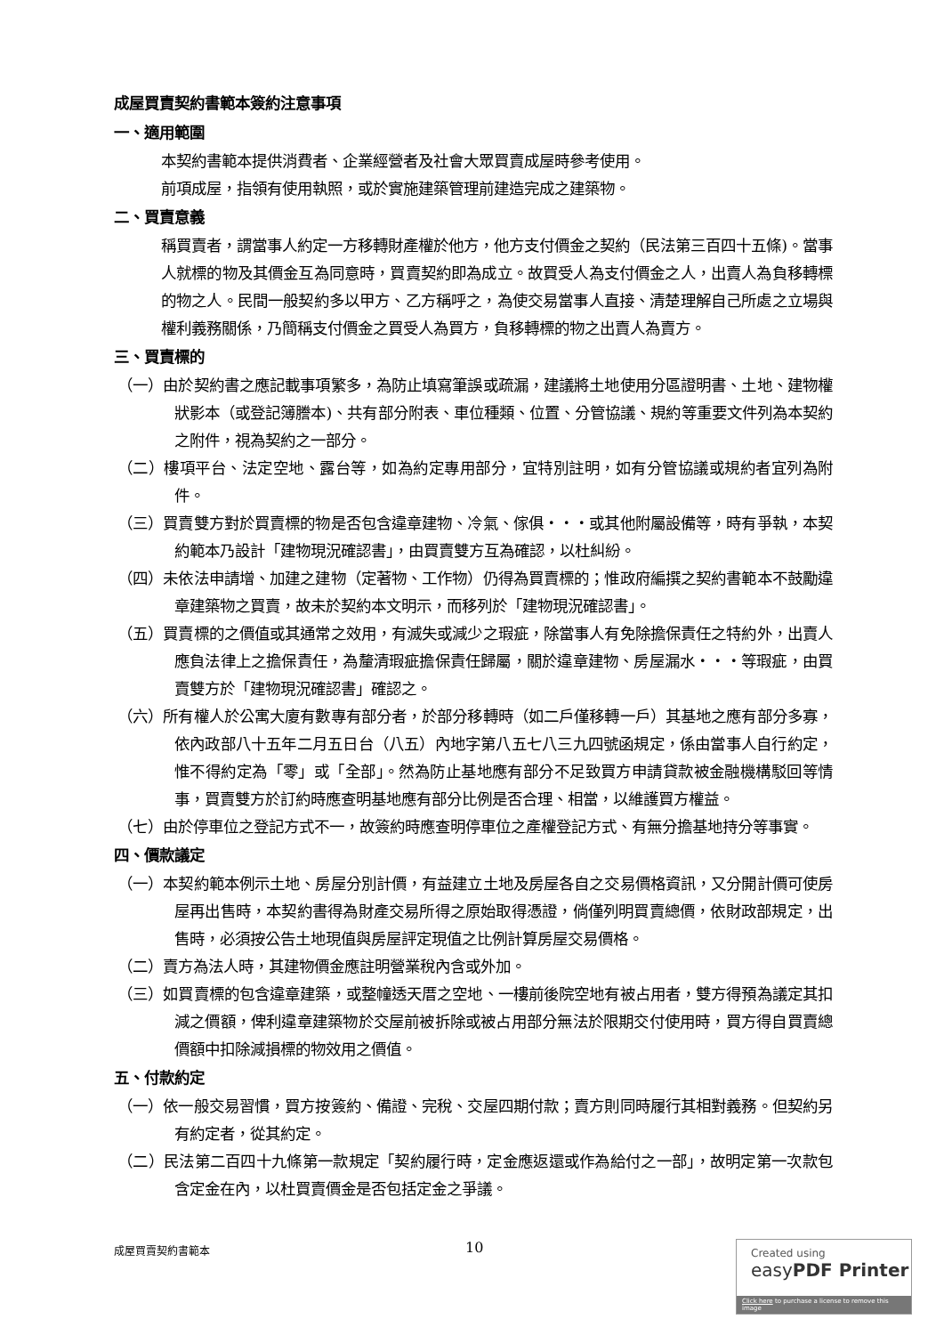成屋買賣契約書範本簽約注意事項
一、適用範圍
本契約書範本提供消費者、企業經營者及社會大眾買賣成屋時參考使用。
前項成屋，指領有使用執照，或於實施建築管理前建造完成之建築物。
二、買賣意義
稱買賣者，謂當事人約定一方移轉財產權於他方，他方支付價金之契約（民法第三百四十五條)。當事人就標的物及其價金互為同意時，買賣契約即為成立。故買受人為支付價金之人，出賣人為負移轉標的物之人。民間一般契約多以甲方、乙方稱呼之，為使交易當事人直接、清楚理解自己所處之立場與權利義務關係，乃簡稱支付價金之買受人為買方，負移轉標的物之出賣人為賣方。
三、買賣標的
（一）由於契約書之應記載事項繁多，為防止填寫筆誤或疏漏，建議將土地使用分區證明書、土地、建物權狀影本（或登記簿謄本)、共有部分附表、車位種類、位置、分管協議、規約等重要文件列為本契約之附件，視為契約之一部分。
（二）樓項平台、法定空地、露台等，如為約定專用部分，宜特別註明，如有分管協議或規約者宜列為附件。
（三）買賣雙方對於買賣標的物是否包含違章建物、冷氣、傢俱・・・或其他附屬設備等，時有爭執，本契約範本乃設計「建物現況確認書」，由買賣雙方互為確認，以杜糾紛。
（四）未依法申請增、加建之建物（定著物、工作物）仍得為買賣標的；惟政府編撰之契約書範本不鼓勵違章建築物之買賣，故未於契約本文明示，而移列於「建物現況確認書」。
（五）買賣標的之價值或其通常之效用，有滅失或減少之瑕疵，除當事人有免除擔保責任之特約外，出賣人應負法律上之擔保責任，為釐清瑕疵擔保責任歸屬，關於違章建物、房屋漏水・・・等瑕疵，由買賣雙方於「建物現況確認書」確認之。
（六）所有權人於公寓大廈有數專有部分者，於部分移轉時（如二戶僅移轉一戶）其基地之應有部分多寡，依內政部八十五年二月五日台（八五）內地字第八五七八三九四號函規定，係由當事人自行約定，惟不得約定為「零」或「全部」。然為防止基地應有部分不足致買方申請貸款被金融機構駁回等情事，買賣雙方於訂約時應查明基地應有部分比例是否合理、相當，以維護買方權益。
（七）由於停車位之登記方式不一，故簽約時應查明停車位之產權登記方式、有無分擔基地持分等事實。
四、價款議定
（一）本契約範本例示土地、房屋分別計價，有益建立土地及房屋各自之交易價格資訊，又分開計價可使房屋再出售時，本契約書得為財產交易所得之原始取得憑證，倘僅列明買賣總價，依財政部規定，出售時，必須按公告土地現值與房屋評定現值之比例計算房屋交易價格。
（二）賣方為法人時，其建物價金應註明營業稅內含或外加。
（三）如買賣標的包含違章建築，或整幢透天厝之空地、一樓前後院空地有被占用者，雙方得預為議定其扣減之價額，俾利違章建築物於交屋前被拆除或被占用部分無法於限期交付使用時，買方得自買賣總價額中扣除減損標的物效用之價值。
五、付款約定
（一）依一般交易習慣，買方按簽約、備證、完稅、交屋四期付款；賣方則同時履行其相對義務。但契約另有約定者，從其約定。
（二）民法第二百四十九條第一款規定「契約履行時，定金應返還或作為給付之一部」，故明定第一次款包含定金在內，以杜買賣價金是否包括定金之爭議。
成屋買賣契約書範本 10
Created using
easyPDF Printer
Click here to purchase a license to remove this image